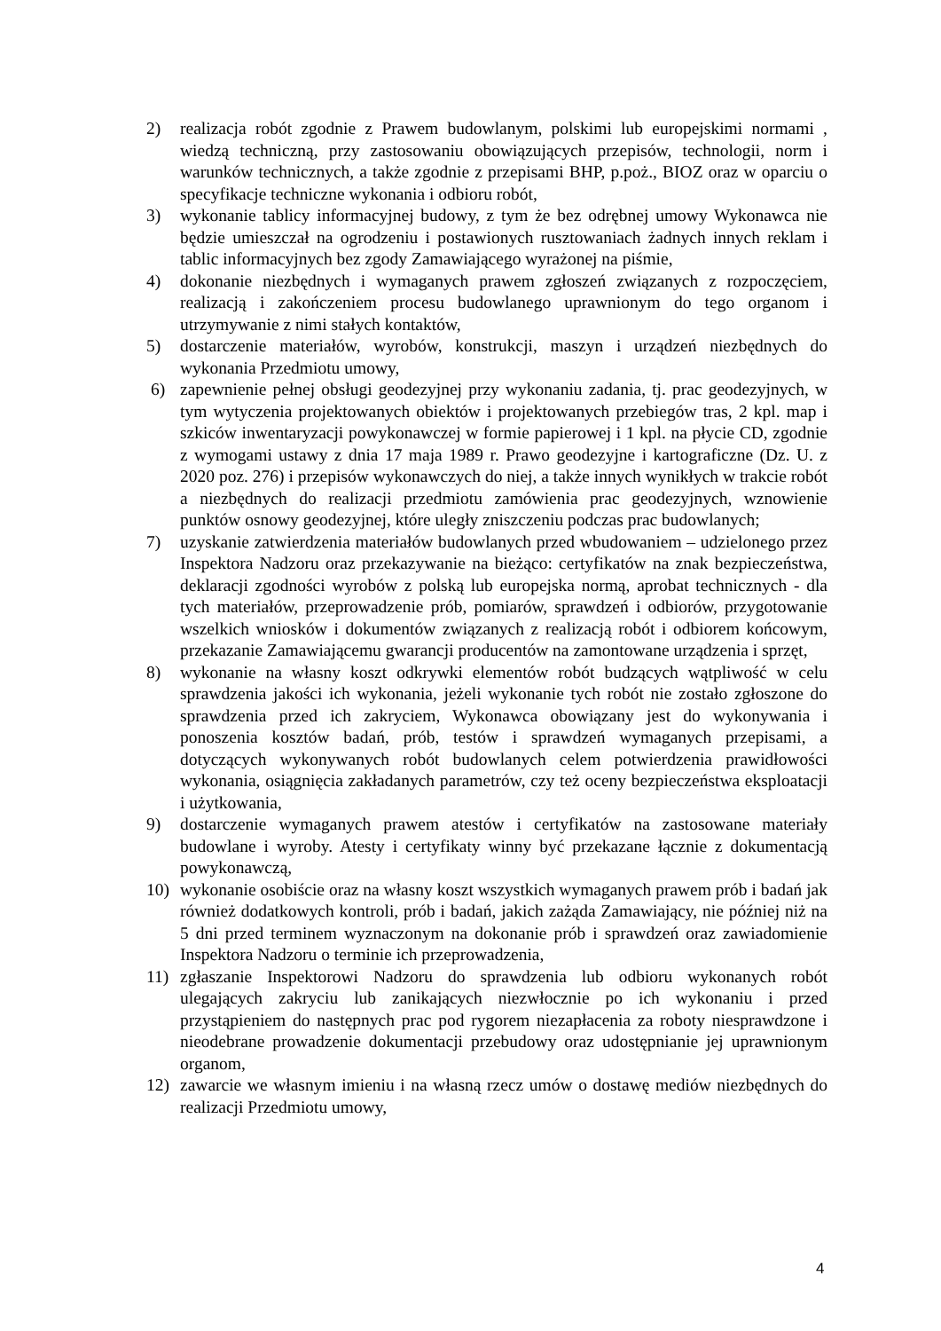2) realizacja robót zgodnie z Prawem budowlanym, polskimi lub europejskimi normami , wiedzą techniczną, przy zastosowaniu obowiązujących przepisów, technologii, norm i warunków technicznych, a także zgodnie z przepisami BHP, p.poż., BIOZ oraz w oparciu o specyfikacje techniczne wykonania i odbioru robót,
3) wykonanie tablicy informacyjnej budowy, z tym że bez odrębnej umowy Wykonawca nie będzie umieszczał na ogrodzeniu i postawionych rusztowaniach żadnych innych reklam i tablic informacyjnych bez zgody Zamawiającego wyrażonej na piśmie,
4) dokonanie niezbędnych i wymaganych prawem zgłoszeń związanych z rozpoczęciem, realizacją i zakończeniem procesu budowlanego uprawnionym do tego organom i utrzymywanie z nimi stałych kontaktów,
5) dostarczenie materiałów, wyrobów, konstrukcji, maszyn i urządzeń niezbędnych do wykonania Przedmiotu umowy,
6) zapewnienie pełnej obsługi geodezyjnej przy wykonaniu zadania, tj. prac geodezyjnych, w tym wytyczenia projektowanych obiektów i projektowanych przebiegów tras, 2 kpl. map i szkiców inwentaryzacji powykonawczej w formie papierowej i 1 kpl. na płycie CD, zgodnie z wymogami ustawy z dnia 17 maja 1989 r. Prawo geodezyjne i kartograficzne (Dz. U. z 2020 poz. 276) i przepisów wykonawczych do niej, a także innych wynikłych w trakcie robót a niezbędnych do realizacji przedmiotu zamówienia prac geodezyjnych, wznowienie punktów osnowy geodezyjnej, które uległy zniszczeniu podczas prac budowlanych;
7) uzyskanie zatwierdzenia materiałów budowlanych przed wbudowaniem – udzielonego przez Inspektora Nadzoru oraz przekazywanie na bieżąco: certyfikatów na znak bezpieczeństwa, deklaracji zgodności wyrobów z polską lub europejska normą, aprobat technicznych - dla tych materiałów, przeprowadzenie prób, pomiarów, sprawdzeń i odbiorów, przygotowanie wszelkich wniosków i dokumentów związanych z realizacją robót i odbiorem końcowym, przekazanie Zamawiającemu gwarancji producentów na zamontowane urządzenia i sprzęt,
8) wykonanie na własny koszt odkrywki elementów robót budzących wątpliwość w celu sprawdzenia jakości ich wykonania, jeżeli wykonanie tych robót nie zostało zgłoszone do sprawdzenia przed ich zakryciem, Wykonawca obowiązany jest do wykonywania i ponoszenia kosztów badań, prób, testów i sprawdzeń wymaganych przepisami, a dotyczących wykonywanych robót budowlanych celem potwierdzenia prawidłowości wykonania, osiągnięcia zakładanych parametrów, czy też oceny bezpieczeństwa eksploatacji i użytkowania,
9) dostarczenie wymaganych prawem atestów i certyfikatów na zastosowane materiały budowlane i wyroby. Atesty i certyfikaty winny być przekazane łącznie z dokumentacją powykonawczą,
10) wykonanie osobiście oraz na własny koszt wszystkich wymaganych prawem prób i badań jak również dodatkowych kontroli, prób i badań, jakich zażąda Zamawiający, nie później niż na 5 dni przed terminem wyznaczonym na dokonanie prób i sprawdzeń oraz zawiadomienie Inspektora Nadzoru o terminie ich przeprowadzenia,
11) zgłaszanie Inspektorowi Nadzoru do sprawdzenia lub odbioru wykonanych robót ulegających zakryciu lub zanikających niezwłocznie po ich wykonaniu i przed przystąpieniem do następnych prac pod rygorem niezapłacenia za roboty niesprawdzone i nieodebrane prowadzenie dokumentacji przebudowy oraz udostępnianie jej uprawnionym organom,
12) zawarcie we własnym imieniu i na własną rzecz umów o dostawę mediów niezbędnych do realizacji Przedmiotu umowy,
4